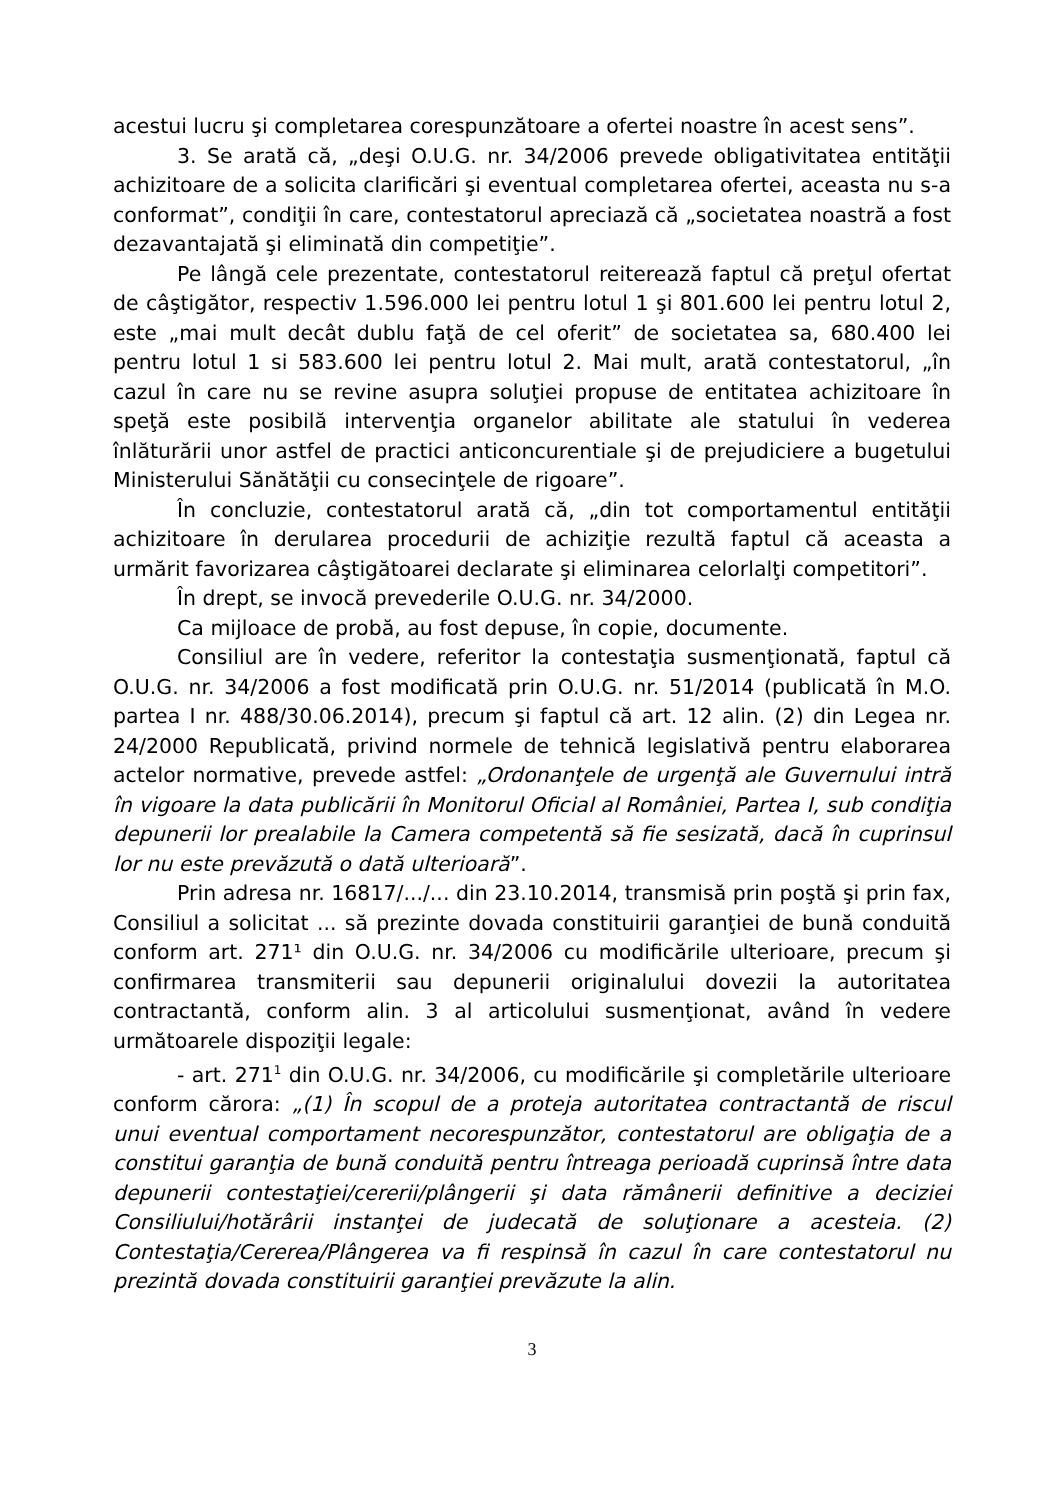acestui lucru şi completarea corespunzătoare a ofertei noastre în acest sens”.
3. Se arată că, „deşi O.U.G. nr. 34/2006 prevede obligativitatea entităţii achizitoare de a solicita clarificări şi eventual completarea ofertei, aceasta nu s-a conformat”, condiţii în care, contestatorul apreciază că „societatea noastră a fost dezavantajată şi eliminată din competiţie”.
Pe lângă cele prezentate, contestatorul reiterează faptul că preţul ofertat de câştigător, respectiv 1.596.000 lei pentru lotul 1 şi 801.600 lei pentru lotul 2, este „mai mult decât dublu faţă de cel oferit” de societatea sa, 680.400 lei pentru lotul 1 si 583.600 lei pentru lotul 2. Mai mult, arată contestatorul, „în cazul în care nu se revine asupra soluţiei propuse de entitatea achizitoare în speţă este posibilă intervenţia organelor abilitate ale statului în vederea înlăturării unor astfel de practici anticoncurentiale şi de prejudiciere a bugetului Ministerului Sănătăţii cu consecinţele de rigoare”.
În concluzie, contestatorul arată că, „din tot comportamentul entităţii achizitoare în derularea procedurii de achiziţie rezultă faptul că aceasta a urmărit favorizarea câştigătoarei declarate şi eliminarea celorlalţi competitori”.
În drept, se invocă prevederile O.U.G. nr. 34/2000.
Ca mijloace de probă, au fost depuse, în copie, documente.
Consiliul are în vedere, referitor la contestaţia susmenţionată, faptul că O.U.G. nr. 34/2006 a fost modificată prin O.U.G. nr. 51/2014 (publicată în M.O. partea I nr. 488/30.06.2014), precum şi faptul că art. 12 alin. (2) din Legea nr. 24/2000 Republicată, privind normele de tehnică legislativă pentru elaborarea actelor normative, prevede astfel: „Ordonanţele de urgenţă ale Guvernului intră în vigoare la data publicării în Monitorul Oficial al României, Partea I, sub condiţia depunerii lor prealabile la Camera competentă să fie sesizată, dacă în cuprinsul lor nu este prevăzută o dată ulterioară”.
Prin adresa nr. 16817/.../... din 23.10.2014, transmisă prin poştă şi prin fax, Consiliul a solicitat ... să prezinte dovada constituirii garanţiei de bună conduită conform art. 271¹ din O.U.G. nr. 34/2006 cu modificările ulterioare, precum şi confirmarea transmiterii sau depunerii originalului dovezii la autoritatea contractantă, conform alin. 3 al articolului susmenţionat, având în vedere următoarele dispoziţii legale:
- art. 271<sup>1</sup> din O.U.G. nr. 34/2006, cu modificările şi completările ulterioare conform cărora: „(1) În scopul de a proteja autoritatea contractantă de riscul unui eventual comportament necorespunzător, contestatorul are obligaţia de a constitui garanţia de bună conduită pentru întreaga perioadă cuprinsă între data depunerii contestaţiei/cererii/plângerii şi data rămânerii definitive a deciziei Consiliului/hotărârii instanţei de judecată de soluţionare a acesteia. (2) Contestaţia/Cererea/Plângerea va fi respinsă în cazul în care contestatorul nu prezintă dovada constituirii garanţiei prevăzute la alin.
3